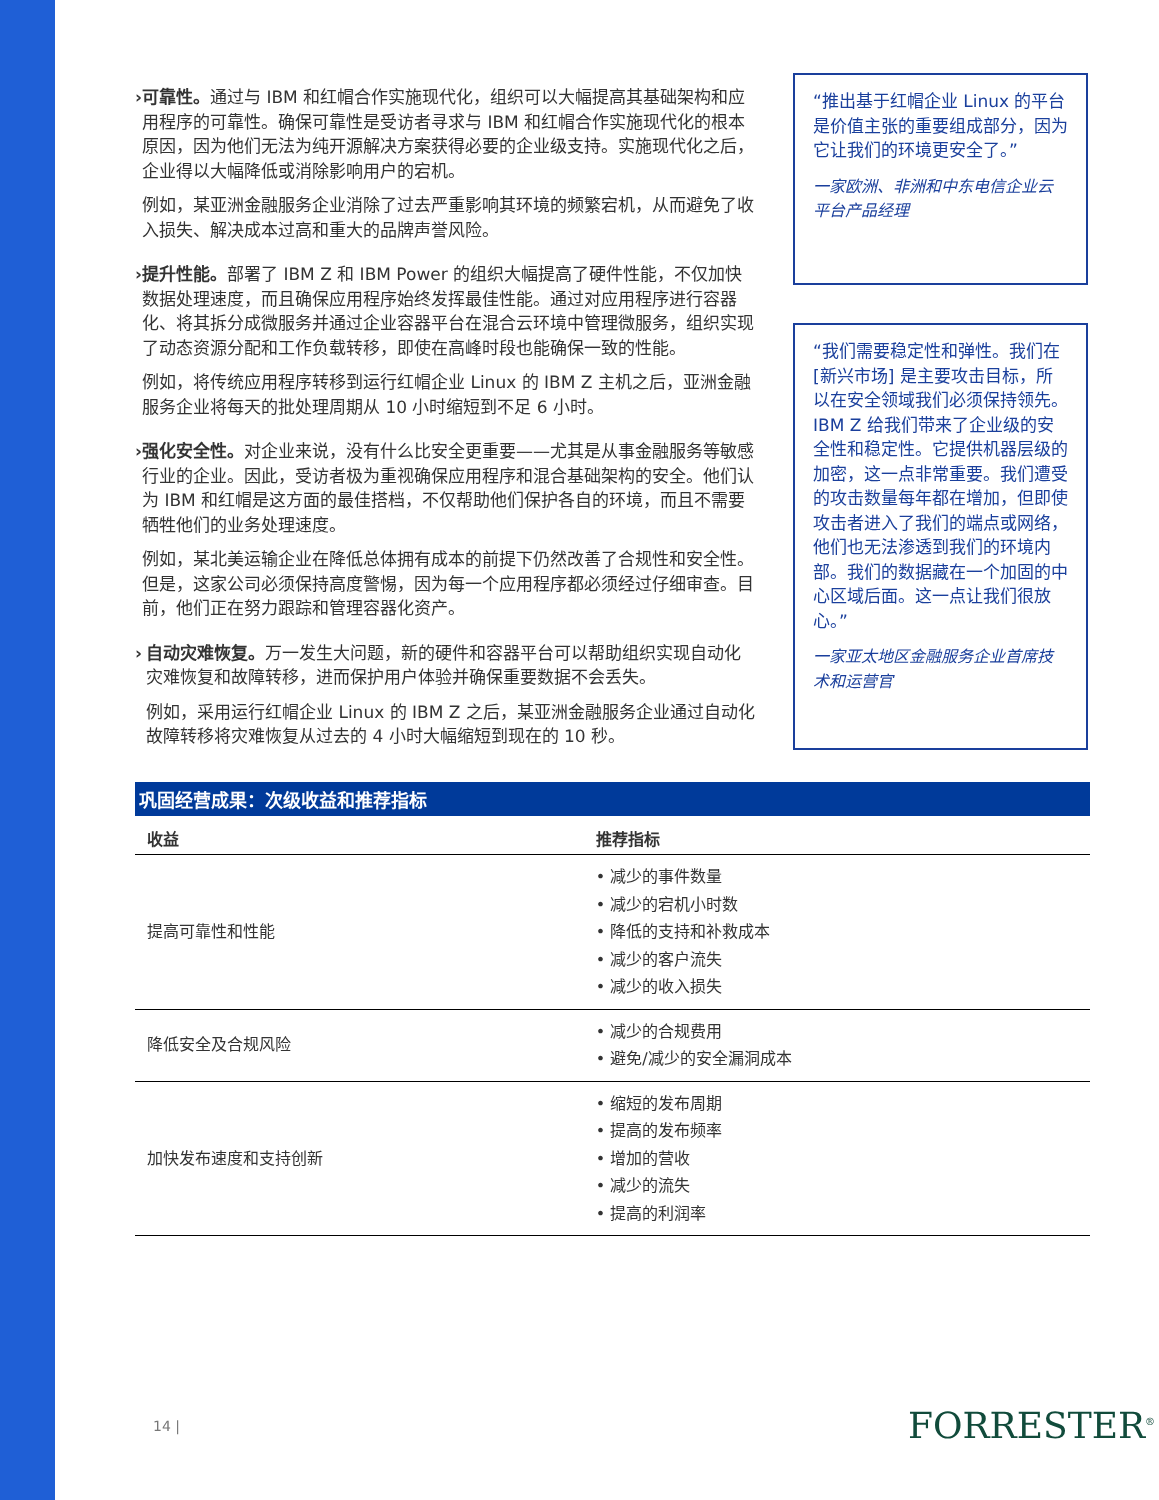› 可靠性。通过与 IBM 和红帽合作实施现代化，组织可以大幅提高其基础架构和应用程序的可靠性。确保可靠性是受访者寻求与 IBM 和红帽合作实施现代化的根本原因，因为他们无法为纯开源解决方案获得必要的企业级支持。实施现代化之后，企业得以大幅降低或消除影响用户的宕机。
例如，某亚洲金融服务企业消除了过去严重影响其环境的频繁宕机，从而避免了收入损失、解决成本过高和重大的品牌声誉风险。
› 提升性能。部署了 IBM Z 和 IBM Power 的组织大幅提高了硬件性能，不仅加快数据处理速度，而且确保应用程序始终发挥最佳性能。通过对应用程序进行容器化、将其拆分成微服务并通过企业容器平台在混合云环境中管理微服务，组织实现了动态资源分配和工作负载转移，即使在高峰时段也能确保一致的性能。
例如，将传统应用程序转移到运行红帽企业 Linux 的 IBM Z 主机之后，亚洲金融服务企业将每天的批处理周期从 10 小时缩短到不足 6 小时。
› 强化安全性。对企业来说，没有什么比安全更重要——尤其是从事金融服务等敏感行业的企业。因此，受访者极为重视确保应用程序和混合基础架构的安全。他们认为 IBM 和红帽是这方面的最佳搭档，不仅帮助他们保护各自的环境，而且不需要牺牲他们的业务处理速度。
例如，某北美运输企业在降低总体拥有成本的前提下仍然改善了合规性和安全性。但是，这家公司必须保持高度警惕，因为每一个应用程序都必须经过仔细审查。目前，他们正在努力跟踪和管理容器化资产。
› 自动灾难恢复。万一发生大问题，新的硬件和容器平台可以帮助组织实现自动化灾难恢复和故障转移，进而保护用户体验并确保重要数据不会丢失。
例如，采用运行红帽企业 Linux 的 IBM Z 之后，某亚洲金融服务企业通过自动化故障转移将灾难恢复从过去的 4 小时大幅缩短到现在的 10 秒。
“推出基于红帽企业 Linux 的平台是价值主张的重要组成部分，因为它让我们的环境更安全了。”
一家欧洲、非洲和中东电信企业云平台产品经理
“我们需要稳定性和弹性。我们在 [新兴市场] 是主要攻击目标，所以在安全领域我们必须保持领先。IBM Z 给我们带来了企业级的安全性和稳定性。它提供机器层级的加密，这一点非常重要。我们遭受的攻击数量每年都在增加，但即使攻击者进入了我们的端点或网络，他们也无法渗透到我们的环境内部。我们的数据藏在一个加固的中心区域后面。这一点让我们很放心。”
一家亚太地区金融服务企业首席技术和运营官
巩固经营成果：次级收益和推荐指标
| 收益 | 推荐指标 |
| --- | --- |
| 提高可靠性和性能 | • 减少的事件数量 • 减少的宕机小时数 • 降低的支持和补救成本 • 减少的客户流失 • 减少的收入损失 |
| 降低安全及合规风险 | • 减少的合规费用 • 避免/减少的安全漏洞成本 |
| 加快发布速度和支持创新 | • 缩短的发布周期 • 提高的发布频率 • 增加的营收 • 减少的流失 • 提高的利润率 |
14 | FORRESTER<sup>®</sup>